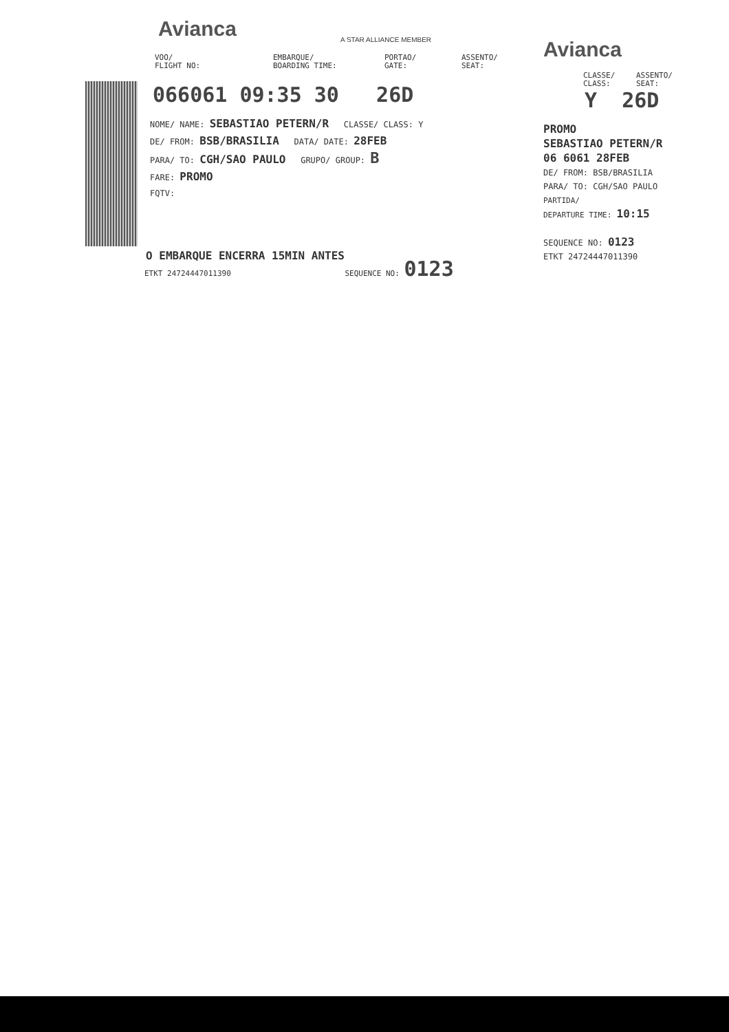Avianca A STAR ALLIANCE MEMBER
VOO/
FLIGHT NO:
EMBARQUE/
BOARDING TIME:
PORTAO/
GATE:
ASSENTO/
SEAT:
066061 09:35 30 26D
NOME/ NAME: SEBASTIAO PETERN/R CLASSE/ CLASS: Y
DE/ FROM: BSB/BRASILIA DATA/ DATE: 28FEB
PARA/ TO: CGH/SAO PAULO GRUPO/ GROUP: B
FARE: PROMO
FQTV:
O EMBARQUE ENCERRA 15MIN ANTES
ETKT 24724447011390 SEQUENCE NO: 0123
Avianca
CLASSE/
CLASS:
ASSENTO/
SEAT:
Y 26D
PROMO
SEBASTIAO PETERN/R
06 6061 28FEB
DE/ FROM: BSB/BRASILIA
PARA/ TO: CGH/SAO PAULO
PARTIDA/
DEPARTURE TIME: 10:15
SEQUENCE NO: 0123
ETKT 24724447011390